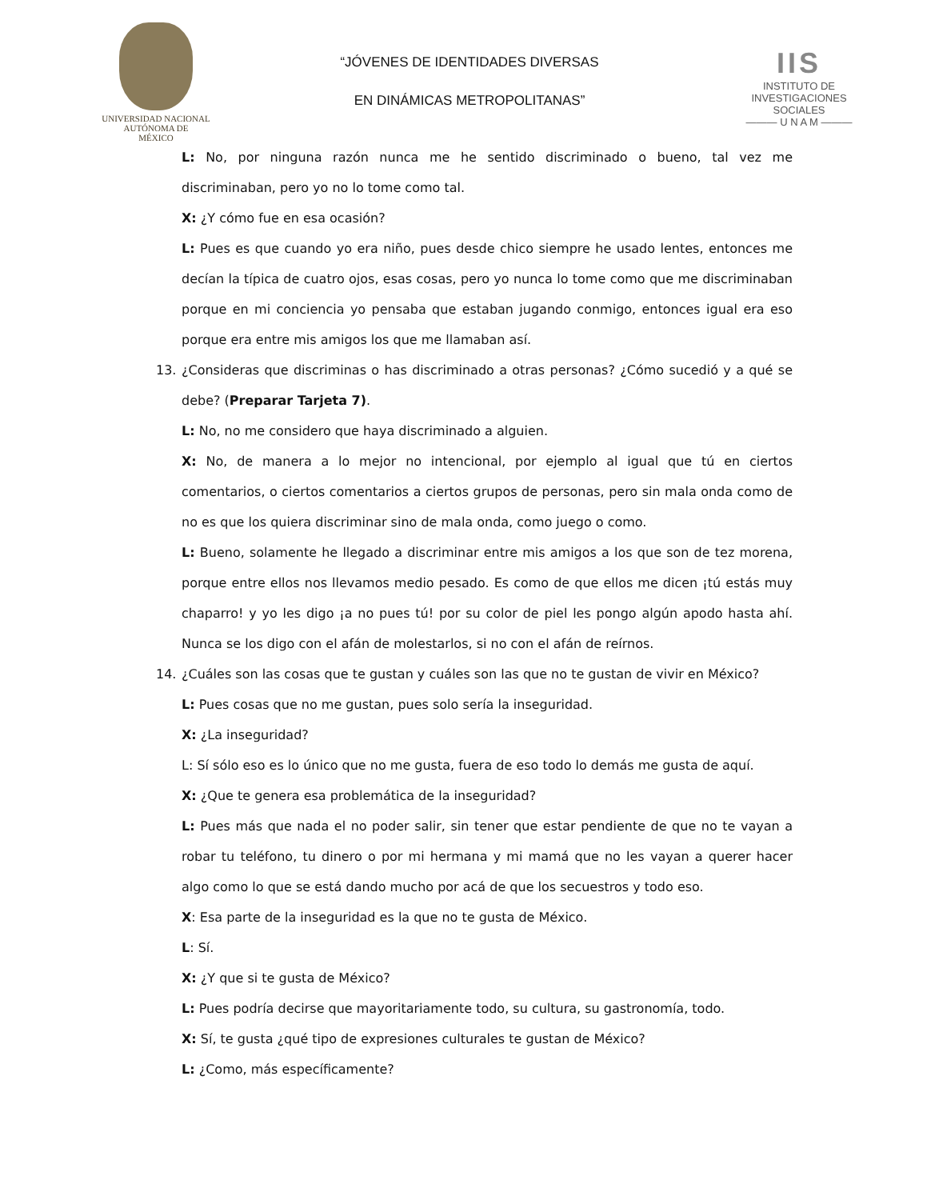UNIVERSIDAD NACIONAL
AUTÓNOMA DE
MÉXICO
“JÓVENES DE IDENTIDADES DIVERSAS
EN DINÁMICAS METROPOLITANAS”
IIS
INSTITUTO DE INVESTIGACIONES SOCIALES
——— U N A M ———
L: No, por ninguna razón nunca me he sentido discriminado o bueno, tal vez me discriminaban, pero yo no lo tome como tal.
X: ¿Y cómo fue en esa ocasión?
L: Pues es que cuando yo era niño, pues desde chico siempre he usado lentes, entonces me decían la típica de cuatro ojos, esas cosas, pero yo nunca lo tome como que me discriminaban porque en mi conciencia yo pensaba que estaban jugando conmigo, entonces igual era eso porque era entre mis amigos los que me llamaban así.
13. ¿Consideras que discriminas o has discriminado a otras personas? ¿Cómo sucedió y a qué se debe? (Preparar Tarjeta 7).
L: No, no me considero que haya discriminado a alguien.
X: No, de manera a lo mejor no intencional, por ejemplo al igual que tú en ciertos comentarios, o ciertos comentarios a ciertos grupos de personas, pero sin mala onda como de no es que los quiera discriminar sino de mala onda, como juego o como.
L: Bueno, solamente he llegado a discriminar entre mis amigos a los que son de tez morena, porque entre ellos nos llevamos medio pesado. Es como de que ellos me dicen ¡tú estás muy chaparro! y yo les digo ¡a no pues tú! por su color de piel les pongo algún apodo hasta ahí. Nunca se los digo con el afán de molestarlos, si no con el afán de reírnos.
14. ¿Cuáles son las cosas que te gustan y cuáles son las que no te gustan de vivir en México?
L: Pues cosas que no me gustan, pues solo sería la inseguridad.
X: ¿La inseguridad?
L: Sí sólo eso es lo único que no me gusta, fuera de eso todo lo demás me gusta de aquí.
X: ¿Que te genera esa problemática de la inseguridad?
L: Pues más que nada el no poder salir, sin tener que estar pendiente de que no te vayan a robar tu teléfono, tu dinero o por mi hermana y mi mamá que no les vayan a querer hacer algo como lo que se está dando mucho por acá de que los secuestros y todo eso.
X: Esa parte de la inseguridad es la que no te gusta de México.
L: Sí.
X: ¿Y que si te gusta de México?
L: Pues podría decirse que mayoritariamente todo, su cultura, su gastronomía, todo.
X: Sí, te gusta ¿qué tipo de expresiones culturales te gustan de México?
L: ¿Como, más específicamente?